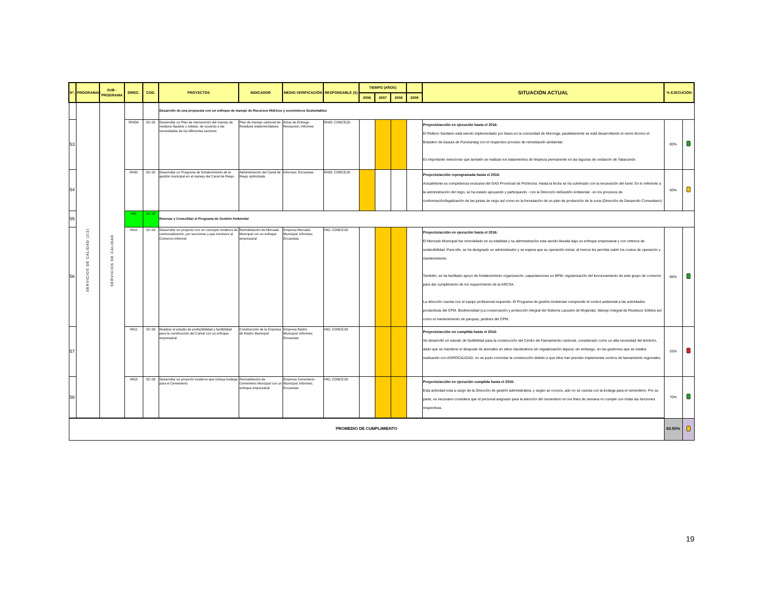| N°. | PROGRAMAS | SUB - PROGRAMA | DIREC. | COD. | PROYECTOS | INDICADOR | MEDIO VERIFICACIÓN | RESPONSABLE (S) | TIEMPO (AÑOS) | | | | SITUACIÓN ACTUAL | % EJECUCIÓN | |
| --- | --- | --- | --- | --- | --- | --- | --- | --- | --- | --- | --- | --- | --- | --- | --- |
| | | | | | | | | | 2006 | 2007 | 2008 | 2009 | | | |
| | SERVICIOS DE CALIDAD (2/2) | SERVICIOS DE CALIDAD | | | Desarrollo de una propuesta con un enfoque de manejo de Recursos Hídricos y económicos Sustentables | | | | | | | | | | |
| 53 | | | RHID4 | SC-02 | Desarrollar un Plan de intervención del manejo de residuos líquidos y sólidos, de acuerdo a las necesidades de los diferentes sectores | Plan de manejo cantonal de Residuos implementádose | Actas de Entrega - Recepción; Informes | RHID; CONCEJO | | | | | Proyecto/acción en ejecución hasta el 2016: El Relleno Sanitario está siendo implementado por fases en la comunidad de Moronga; paralelamente se está desarrollando el cierre técnico el Botadero de basura de Puruhantag con el respectivo proceso de remediación ambiental. Es importante mencionar que también se realizan los tratamientos de limpieza permanente en las lagunas de oxidación de Tabacundo. | 80% | |
| 54 | | | RHID | SC-02 | Desarrollar un Programa de fortalecimiento de la gestión municipal en al manejo del Canal de Riego | Administración del Canal de Riego optimizada | Informes; Encuestas | RHID; CONCEJO | | | | | Proyecto/acción reprogramada hasta el 2016: Actualmente es competencia exclusiva del GAD Provincial de Pichincha. Hasta la fecha se ha culminado con la excavación del tunel. En lo referente a la administración del riego, se ha estado apoyando y participando - con la Dirección deGestión Ambiental - en los procesos de conformación/legalización de las juntas de riego así como en la formulación de un plan de producción de la zona (Dirección de Desarrollo Comunitario) | 60% | |
| 55 | | | HIG | SC-03 | Renovar y Consolidar el Programa de Gestión Ambiental | | | | | | | | | | |
| 56 | | | HIG2 | SC-03 | Desarrollar un proyecto con un concepto moderno de comercialización, por secciones y que involucre al Comercio Informal | Remodelación de Mercado Muncipal con un enfoque empresarial | Empresa Mercado Municipal; Informes; Encuestas | HIG; CONCEJO | | | | | Proyecto/acción en ejecución hasta el 2016: El Mercado Municipal fue remodelado en su totalidad y su administración esta siendo llevada bajo un enfoque empresarial y con criterios de sostenibilidad. Para ello, se ha designado un administrador y se espera que su operación inicial, al menos les permita cubrir los costos de operación y mantenimiento. También, se ha facilitado apoyo de fortalecimiento organización, capacitaciones en BPM, regularización del funcionamiento de este grupo de comercio para dar cumplimiento de los requerimiento de la ARCSA. La dirección cuenta con el equipo profesional requerido. El Programa de gestión Ambiental comprende el control ambiental a las actividades productivas del CPM. Biodiversidad (La conservación y protección integral del Sistema Lacustre de Mojanda). Manejo Integral de Residuos Sólidos así como el mantenimiento de parques, jardines del CPM. | 85% | |
| 57 | | | HIG1 | SC-03 | Realizar el estudio de prefactibilidad y factibilidad para la construcción del Camal con un enfoque empresarial | Construcción de la Empresa de Rastro Municipal | Empresa Rastro Municipal; Informes; Encuestas | HIG; CONCEJO | | | | | Proyecto/acción no cumplida hasta el 2016: Se desarrolló un estudio de factibilidad para la construcción del Centro de Faenamiento cantonal, considerado como un alta necesidad del territorio, dado que se mantiene el desposte de animales en sitios clandestinos sin regularización alguna; sin embargo, en las gestiones que se estaba realizando con AGROCALIDAD, no se pudo concretar la construcción debido a que ellos han previsto implementar centros de faenamiento regionales. | 25% | |
| 58 | | | HIG3 | SC-03 | Desarrollar un proyecto moderno que incluya bodega para el Cementerio | Remodelación de Cementerio Muncipal con un enfoque empresarial | Empresa Cementerio Municipal; Informes; Encuestas | HIG; CONCEJO | | | | | Proyecto/acción en ejecución cumplida hasta el 2016: Esta actividad esta a cargo de la Dirección de gestión administrativa, y según se conoce, aún no se cuenta con la bodega para el cementerio. Por su parte, es necesario considera que el personal asignado para la atención del cementerio en los fines de semana no cumple con todas las funciones respectivas. | 70% | |
| PROMEDIO DE CUMPLIMIENTO | | | | | | | | | | | | | | 60.50% | |
19